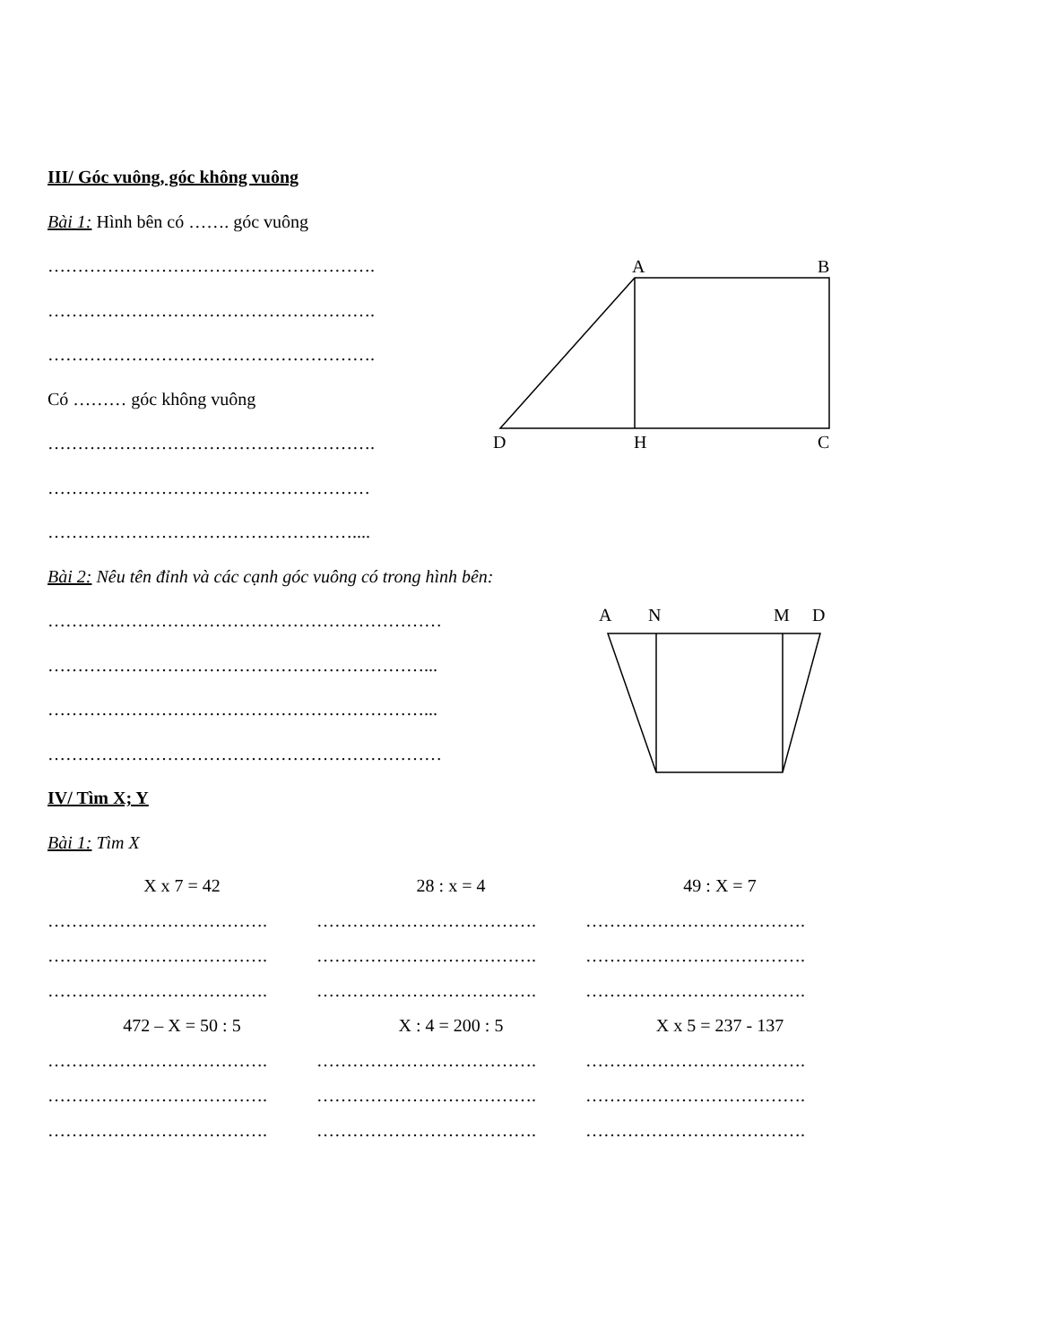A
B
D
H
C
A
N
M
D
III/ Góc vuông, góc không vuông
Bài 1: Hình bên có ……. góc vuông
……………………………………………….
……………………………………………….
……………………………………………….
Có ……… góc không vuông
……………………………………………….
………………………………………………
……………………………………………....
Bài 2: Nêu tên đỉnh và các cạnh góc vuông có trong hình bên:
…………………………………………………………
………………………………………………………...
………………………………………………………...
…………………………………………………………
IV/ Tìm X; Y
Bài 1: Tìm X
X x 7 = 42 28 : x = 4 49 : X = 7
………………………………. ………………………………. ……………………………….
………………………………. ………………………………. ……………………………….
………………………………. ………………………………. ……………………………….
472 – X = 50 : 5 X : 4 = 200 : 5 X x 5 = 237 - 137
………………………………. ………………………………. ……………………………….
………………………………. ………………………………. ……………………………….
………………………………. ………………………………. ……………………………….